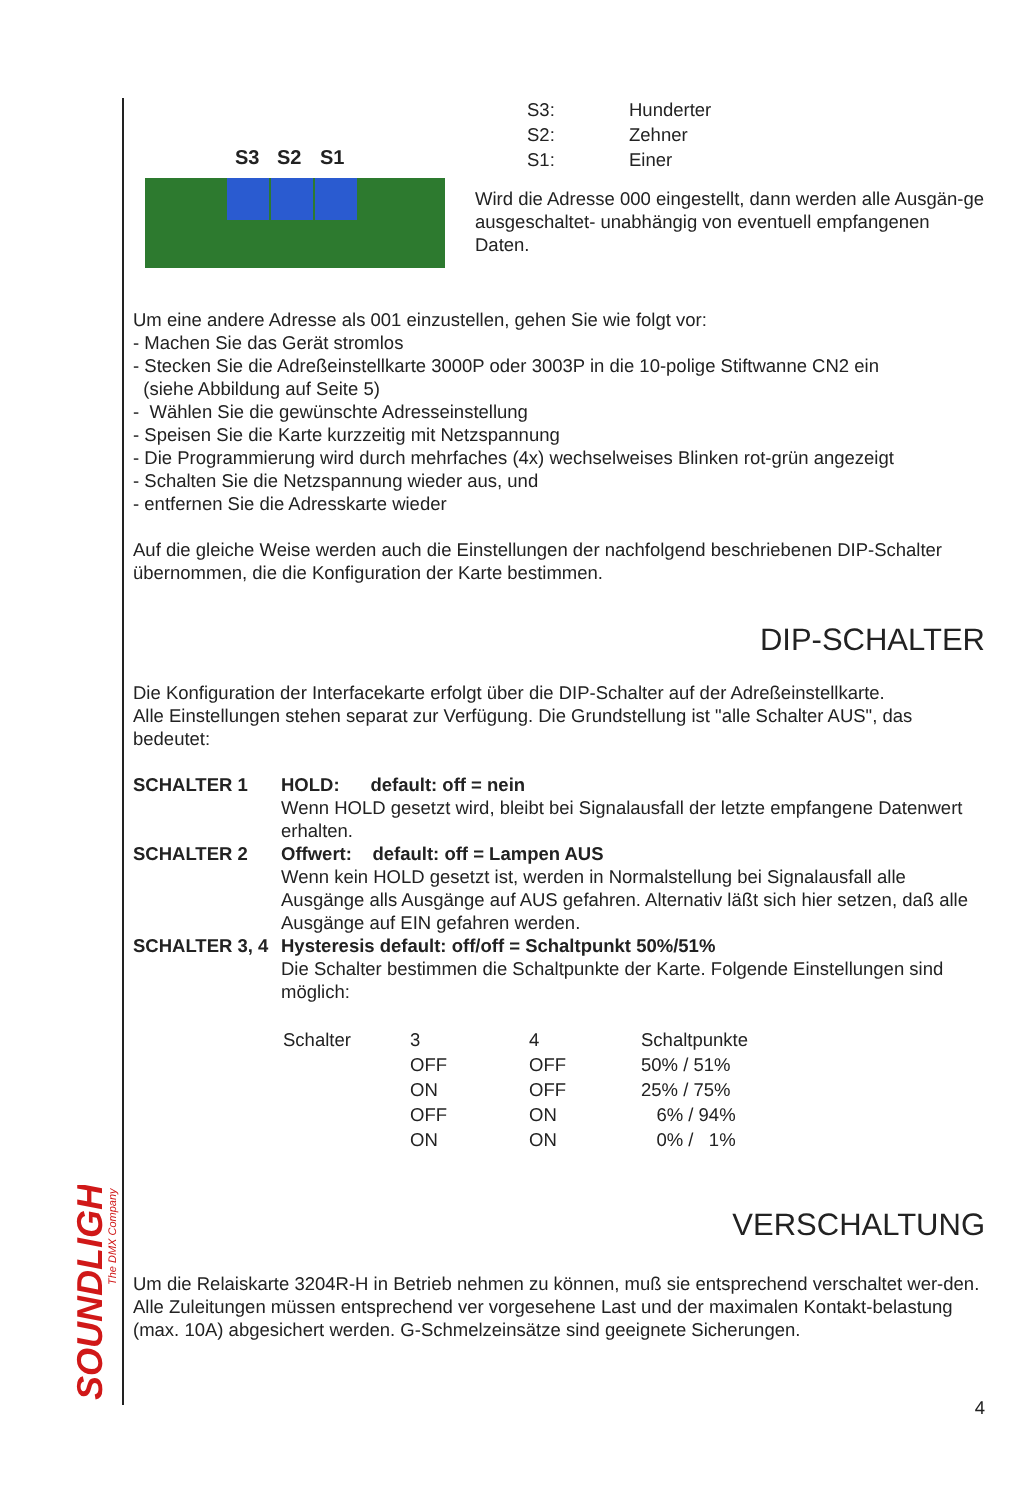SOUNDLIGHT
The DMX Company
S3 S2 S1
| S3: | Hunderter |
| S2: | Zehner |
| S1: | Einer |
Wird die Adresse 000 eingestellt, dann werden alle Ausgän-ge ausgeschaltet- unabhängig von eventuell empfangenen Daten.
Um eine andere Adresse als 001 einzustellen, gehen Sie wie folgt vor:
- Machen Sie das Gerät stromlos
- Stecken Sie die Adreßeinstellkarte 3000P oder 3003P in die 10-polige Stiftwanne CN2 ein
(siehe Abbildung auf Seite 5)
- Wählen Sie die gewünschte Adresseinstellung
- Speisen Sie die Karte kurzzeitig mit Netzspannung
- Die Programmierung wird durch mehrfaches (4x) wechselweises Blinken rot-grün angezeigt
- Schalten Sie die Netzspannung wieder aus, und
- entfernen Sie die Adresskarte wieder
Auf die gleiche Weise werden auch die Einstellungen der nachfolgend beschriebenen DIP-Schalter übernommen, die die Konfiguration der Karte bestimmen.
DIP-SCHALTER
Die Konfiguration der Interfacekarte erfolgt über die DIP-Schalter auf der Adreßeinstellkarte.
Alle Einstellungen stehen separat zur Verfügung. Die Grundstellung ist "alle Schalter AUS", das bedeutet:
| SCHALTER 1 | HOLD: default: off = nein Wenn HOLD gesetzt wird, bleibt bei Signalausfall der letzte empfangene Datenwert erhalten. |
| SCHALTER 2 | Offwert: default: off = Lampen AUS Wenn kein HOLD gesetzt ist, werden in Normalstellung bei Signalausfall alle Ausgänge alls Ausgänge auf AUS gefahren. Alternativ läßt sich hier setzen, daß alle Ausgänge auf EIN gefahren werden. |
| SCHALTER 3, 4 | Hysteresis default: off/off = Schaltpunkt 50%/51% Die Schalter bestimmen die Schaltpunkte der Karte. Folgende Einstellungen sind möglich: |
| Schalter | 3 | 4 | Schaltpunkte |
| | OFF | OFF | 50% / 51% |
| | ON | OFF | 25% / 75% |
| | OFF | ON | 6% / 94% |
| | ON | ON | 0% / 1% |
VERSCHALTUNG
Um die Relaiskarte 3204R-H in Betrieb nehmen zu können, muß sie entsprechend verschaltet wer-den. Alle Zuleitungen müssen entsprechend ver vorgesehene Last und der maximalen Kontakt-belastung (max. 10A) abgesichert werden. G-Schmelzeinsätze sind geeignete Sicherungen.
4